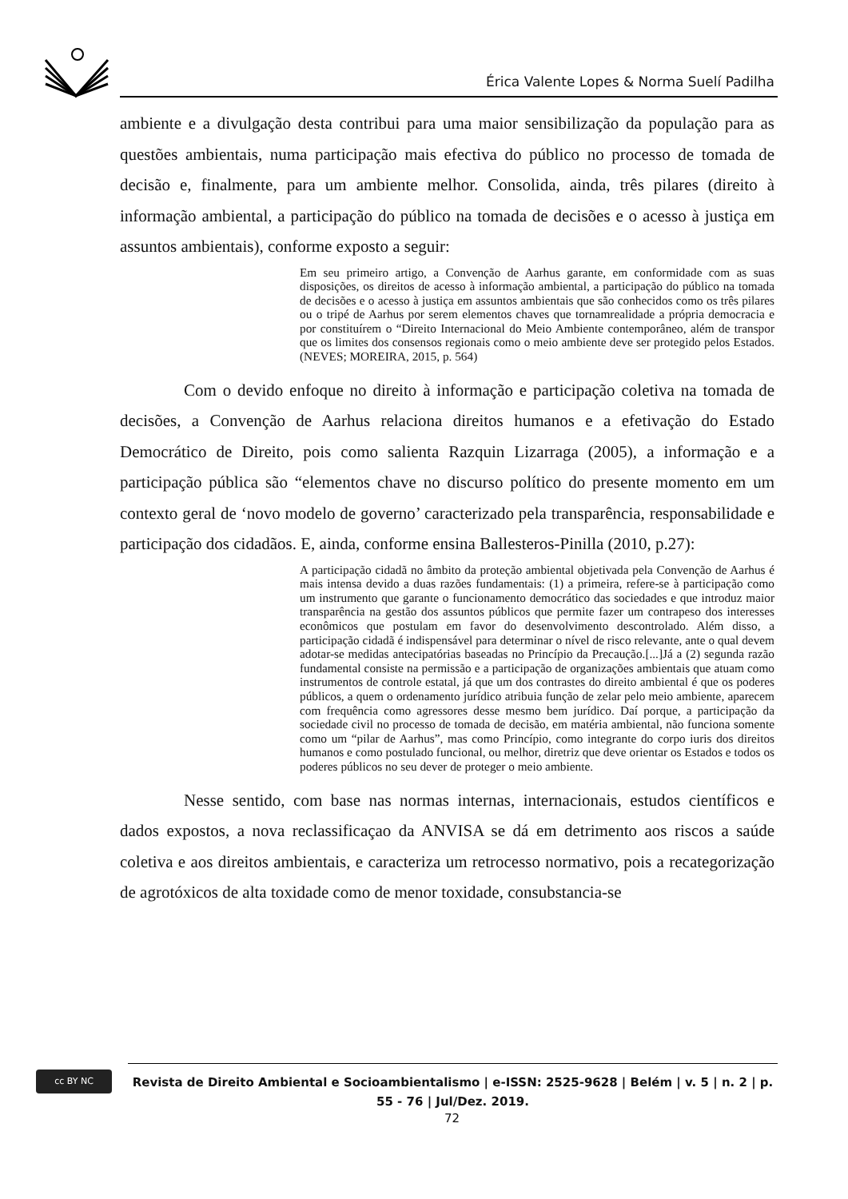Érica Valente Lopes & Norma Suelí Padilha
ambiente e a divulgação desta contribui para uma maior sensibilização da população para as questões ambientais, numa participação mais efectiva do público no processo de tomada de decisão e, finalmente, para um ambiente melhor. Consolida, ainda, três pilares (direito à informação ambiental, a participação do público na tomada de decisões e o acesso à justiça em assuntos ambientais), conforme exposto a seguir:
Em seu primeiro artigo, a Convenção de Aarhus garante, em conformidade com as suas disposições, os direitos de acesso à informação ambiental, a participação do público na tomada de decisões e o acesso à justiça em assuntos ambientais que são conhecidos como os três pilares ou o tripé de Aarhus por serem elementos chaves que tornamrealidade a própria democracia e por constituírem o “Direito Internacional do Meio Ambiente contemporâneo, além de transpor que os limites dos consensos regionais como o meio ambiente deve ser protegido pelos Estados. (NEVES; MOREIRA, 2015, p. 564)
Com o devido enfoque no direito à informação e participação coletiva na tomada de decisões, a Convenção de Aarhus relaciona direitos humanos e a efetivação do Estado Democrático de Direito, pois como salienta Razquin Lizarraga (2005), a informação e a participação pública são “elementos chave no discurso político do presente momento em um contexto geral de ‘novo modelo de governo’ caracterizado pela transparência, responsabilidade e participação dos cidadãos. E, ainda, conforme ensina Ballesteros-Pinilla (2010, p.27):
A participação cidadã no âmbito da proteção ambiental objetivada pela Convenção de Aarhus é mais intensa devido a duas razões fundamentais: (1) a primeira, refere-se à participação como um instrumento que garante o funcionamento democrático das sociedades e que introduz maior transparência na gestão dos assuntos públicos que permite fazer um contrapeso dos interesses econômicos que postulam em favor do desenvolvimento descontrolado. Além disso, a participação cidadã é indispensável para determinar o nível de risco relevante, ante o qual devem adotar-se medidas antecipatórias baseadas no Princípio da Precaução.[...]Já a (2) segunda razão fundamental consiste na permissão e a participação de organizações ambientais que atuam como instrumentos de controle estatal, já que um dos contrastes do direito ambiental é que os poderes públicos, a quem o ordenamento jurídico atribuia função de zelar pelo meio ambiente, aparecem com frequência como agressores desse mesmo bem jurídico. Daí porque, a participação da sociedade civil no processo de tomada de decisão, em matéria ambiental, não funciona somente como um “pilar de Aarhus”, mas como Princípio, como integrante do corpo iuris dos direitos humanos e como postulado funcional, ou melhor, diretriz que deve orientar os Estados e todos os poderes públicos no seu dever de proteger o meio ambiente.
Nesse sentido, com base nas normas internas, internacionais, estudos científicos e dados expostos, a nova reclassificaçao da ANVISA se dá em detrimento aos riscos a saúde coletiva e aos direitos ambientais, e caracteriza um retrocesso normativo, pois a recategorização de agrotóxicos de alta toxidade como de menor toxidade, consubstancia-se
cc BY NC
Revista de Direito Ambiental e Socioambientalismo | e-ISSN: 2525-9628 | Belém | v. 5 | n. 2 | p. 55 - 76 | Jul/Dez. 2019.
72